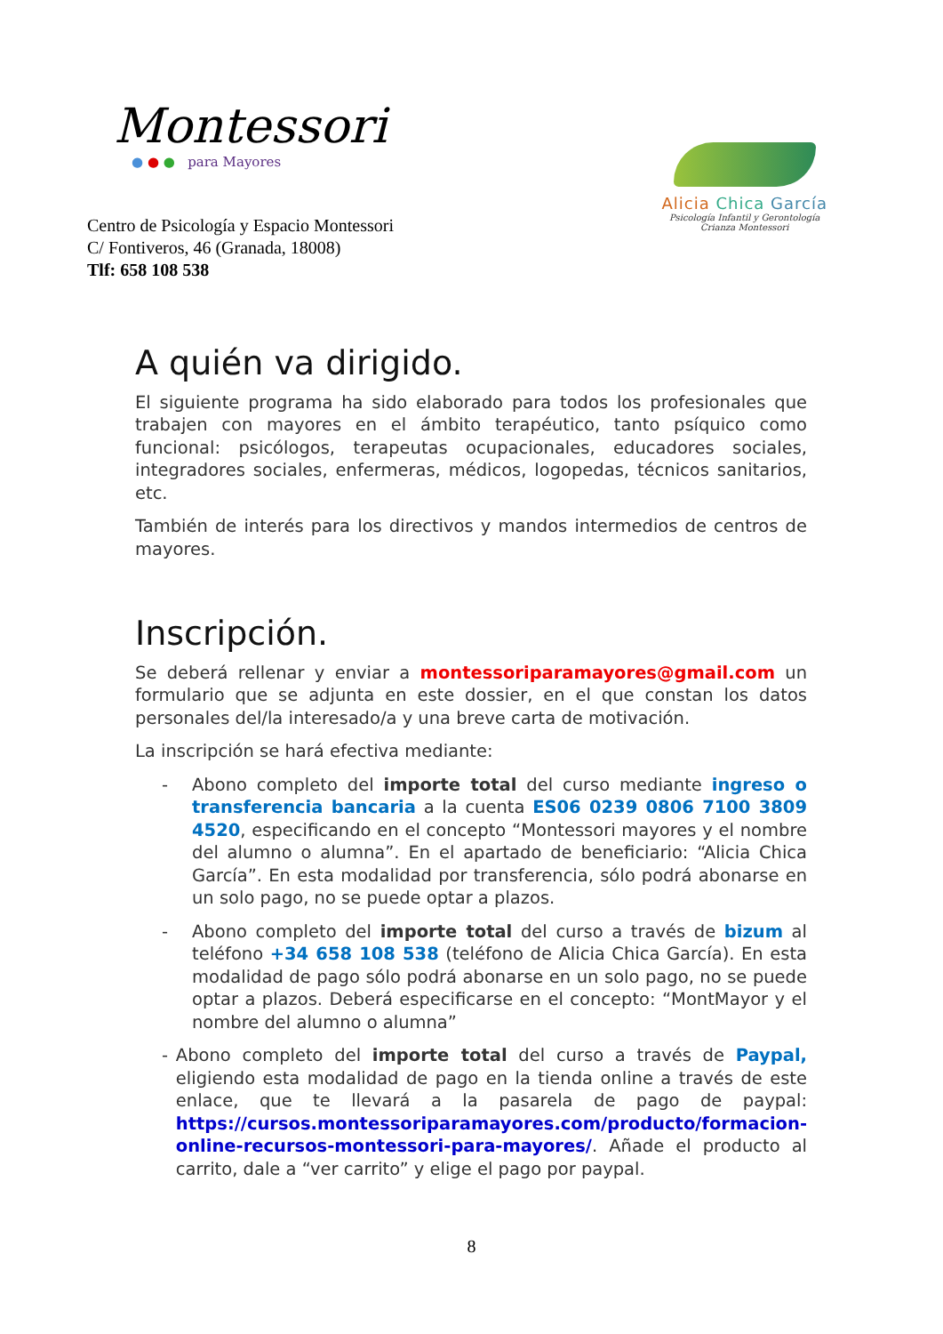Montessori
● ● ● para Mayores
Centro de Psicología y Espacio Montessori
C/ Fontiveros, 46 (Granada, 18008)
Tlf: 658 108 538
Alicia Chica García
Psicología Infantil y Gerontología
Crianza Montessori
A quién va dirigido.
El siguiente programa ha sido elaborado para todos los profesionales que trabajen con mayores en el ámbito terapéutico, tanto psíquico como funcional: psicólogos, terapeutas ocupacionales, educadores sociales, integradores sociales, enfermeras, médicos, logopedas, técnicos sanitarios, etc.
También de interés para los directivos y mandos intermedios de centros de mayores.
Inscripción.
Se deberá rellenar y enviar a montessoriparamayores@gmail.com un formulario que se adjunta en este dossier, en el que constan los datos personales del/la interesado/a y una breve carta de motivación.
La inscripción se hará efectiva mediante:
- Abono completo del importe total del curso mediante ingreso o transferencia bancaria a la cuenta ES06 0239 0806 7100 3809 4520, especificando en el concepto “Montessori mayores y el nombre del alumno o alumna”. En el apartado de beneficiario: “Alicia Chica García”. En esta modalidad por transferencia, sólo podrá abonarse en un solo pago, no se puede optar a plazos.
- Abono completo del importe total del curso a través de bizum al teléfono +34 658 108 538 (teléfono de Alicia Chica García). En esta modalidad de pago sólo podrá abonarse en un solo pago, no se puede optar a plazos. Deberá especificarse en el concepto: “MontMayor y el nombre del alumno o alumna”
- Abono completo del importe total del curso a través de Paypal, eligiendo esta modalidad de pago en la tienda online a través de este enlace, que te llevará a la pasarela de pago de paypal: https://cursos.montessoriparamayores.com/producto/formacion-online-recursos-montessori-para-mayores/. Añade el producto al carrito, dale a “ver carrito” y elige el pago por paypal.
8